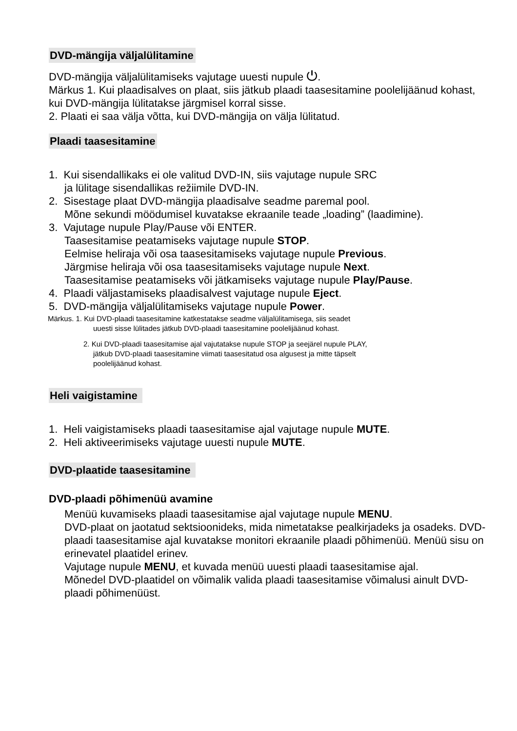DVD-mängija väljalülitamine
DVD-mängija väljalülitamiseks vajutage uuesti nupule ⏻.
Märkus 1. Kui plaadisalves on plaat, siis jätkub plaadi taasesitamine poolelijäänud kohast, kui DVD-mängija lülitatakse järgmisel korral sisse.
2. Plaati ei saa välja võtta, kui DVD-mängija on välja lülitatud.
Plaadi taasesitamine
1. Kui sisendallikaks ei ole valitud DVD-IN, siis vajutage nupule SRC
ja lülitage sisendallikas režiimile DVD-IN.
2. Sisestage plaat DVD-mängija plaadisalve seadme paremal pool.
Mõne sekundi möödumisel kuvatakse ekraanile teade „loading” (laadimine).
3. Vajutage nupule Play/Pause või ENTER.
Taasesitamise peatamiseks vajutage nupule STOP.
Eelmise heliraja või osa taasesitamiseks vajutage nupule Previous.
Järgmise heliraja või osa taasesitamiseks vajutage nupule Next.
Taasesitamise peatamiseks või jätkamiseks vajutage nupule Play/Pause.
4. Plaadi väljastamiseks plaadisalvest vajutage nupule Eject.
5. DVD-mängija väljalülitamiseks vajutage nupule Power.
Märkus. 1. Kui DVD-plaadi taasesitamine katkestatakse seadme väljalülitamisega, siis seadet
uuesti sisse lülitades jätkub DVD-plaadi taasesitamine poolelijäänud kohast.
2. Kui DVD-plaadi taasesitamise ajal vajutatakse nupule STOP ja seejärel nupule PLAY,
jätkub DVD-plaadi taasesitamine viimati taasesitatud osa algusest ja mitte täpselt
poolelijäänud kohast.
Heli vaigistamine
1. Heli vaigistamiseks plaadi taasesitamise ajal vajutage nupule MUTE.
2. Heli aktiveerimiseks vajutage uuesti nupule MUTE.
DVD-plaatide taasesitamine
DVD-plaadi põhimenüü avamine
Menüü kuvamiseks plaadi taasesitamise ajal vajutage nupule MENU.
DVD-plaat on jaotatud sektsioonideks, mida nimetatakse pealkirjadeks ja osadeks. DVD-plaadi taasesitamise ajal kuvatakse monitori ekraanile plaadi põhimenüü. Menüü sisu on erinevatel plaatidel erinev.
Vajutage nupule MENU, et kuvada menüü uuesti plaadi taasesitamise ajal.
Mõnedel DVD-plaatidel on võimalik valida plaadi taasesitamise võimalusi ainult DVD-plaadi põhimenüüst.